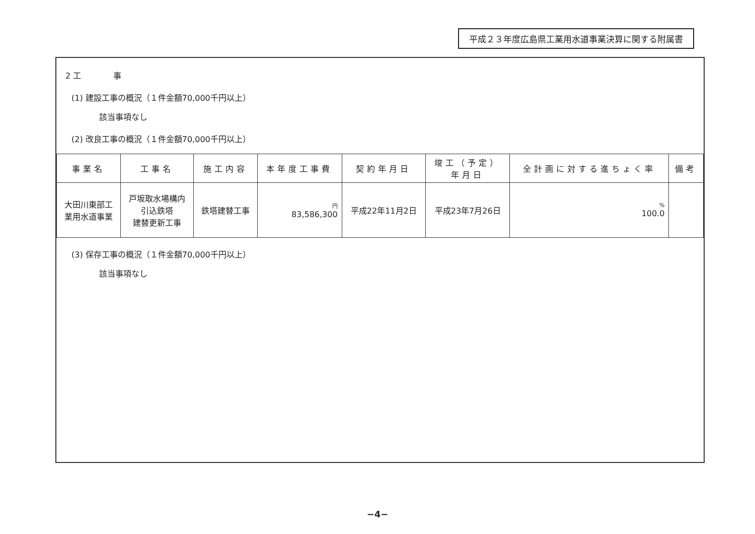平成２３年度広島県工業用水道事業決算に関する附属書
2 工　　　　事
(1) 建設工事の概況（１件金額70,000千円以上）
該当事項なし
(2) 改良工事の概況（１件金額70,000千円以上）
| 事業名 | 工事名 | 施工内容 | 本年度工事費 | 契約年月日 | 竣工（予定） 年月日 | 全計画に対する進ちょく率 | 備考 |
| --- | --- | --- | --- | --- | --- | --- | --- |
| 大田川東部工 業用水道事業 | 戸坂取水場構内 引込鉄塔 建替更新工事 | 鉄塔建替工事 | 円 83,586,300 | 平成22年11月2日 | 平成23年7月26日 | % 100.0 | |
(3) 保存工事の概況（１件金額70,000千円以上）
該当事項なし
−4−